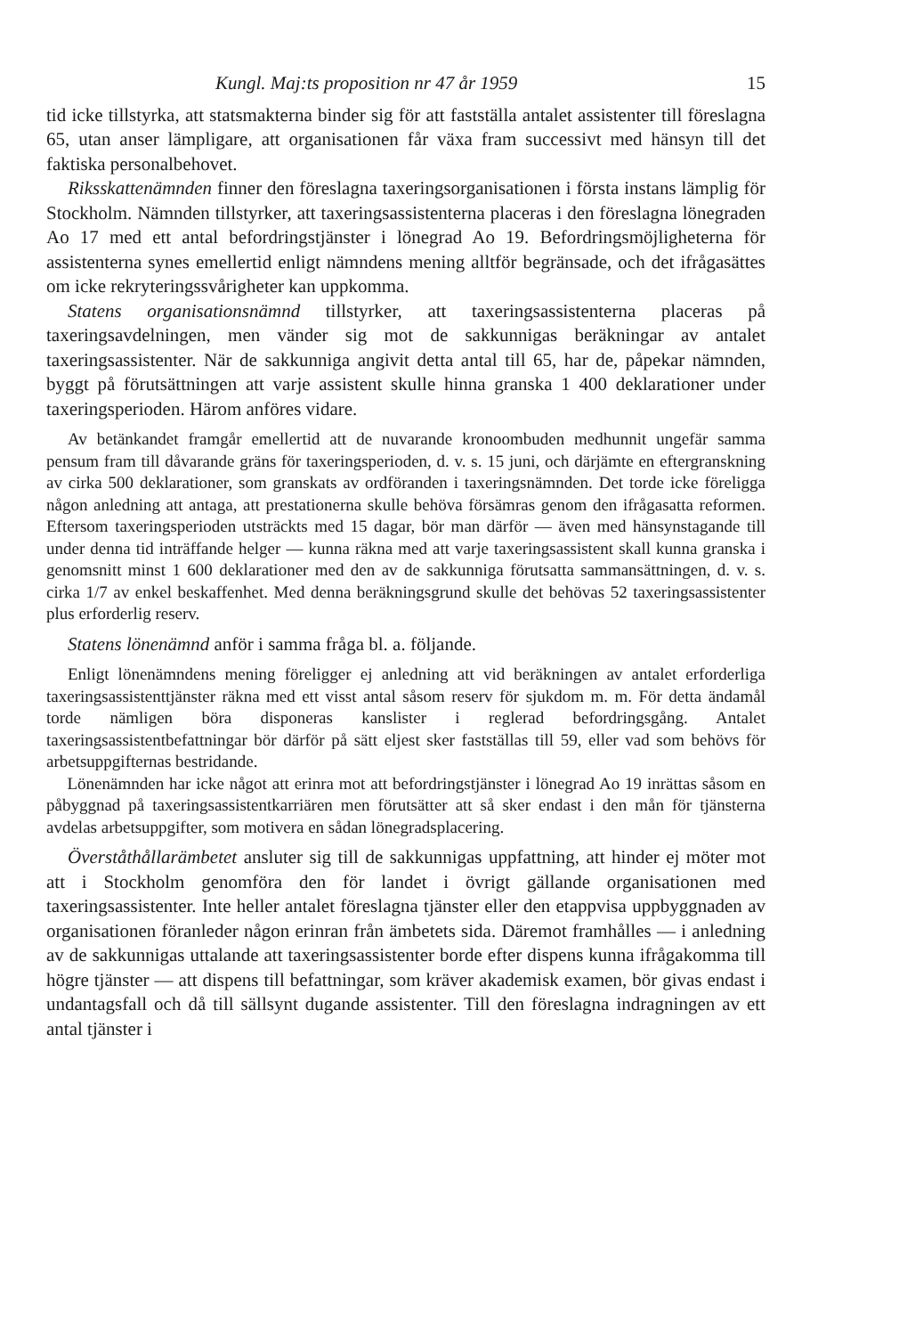Kungl. Maj:ts proposition nr 47 år 1959 15
tid icke tillstyrka, att statsmakterna binder sig för att fastställa antalet assistenter till föreslagna 65, utan anser lämpligare, att organisationen får växa fram successivt med hänsyn till det faktiska personalbehovet.
Riksskattenämnden finner den föreslagna taxeringsorganisationen i första instans lämplig för Stockholm. Nämnden tillstyrker, att taxeringsassistenterna placeras i den föreslagna lönegraden Ao 17 med ett antal befordringstjänster i lönegrad Ao 19. Befordringsmöjligheterna för assistenterna synes emellertid enligt nämndens mening alltför begränsade, och det ifrågasättes om icke rekryteringssvårigheter kan uppkomma.
Statens organisationsnämnd tillstyrker, att taxeringsassistenterna placeras på taxeringsavdelningen, men vänder sig mot de sakkunnigas beräkningar av antalet taxeringsassistenter. När de sakkunniga angivit detta antal till 65, har de, påpekar nämnden, byggt på förutsättningen att varje assistent skulle hinna granska 1 400 deklarationer under taxeringsperioden. Härom anföres vidare.
Av betänkandet framgår emellertid att de nuvarande kronoombuden medhunnit ungefär samma pensum fram till dåvarande gräns för taxeringsperioden, d. v. s. 15 juni, och därjämte en eftergranskning av cirka 500 deklarationer, som granskats av ordföranden i taxeringsnämnden. Det torde icke föreligga någon anledning att antaga, att prestationerna skulle behöva försämras genom den ifrågasatta reformen. Eftersom taxeringsperioden utsträckts med 15 dagar, bör man därför — även med hänsynstagande till under denna tid inträffande helger — kunna räkna med att varje taxeringsassistent skall kunna granska i genomsnitt minst 1 600 deklarationer med den av de sakkunniga förutsatta sammansättningen, d. v. s. cirka 1/7 av enkel beskaffenhet. Med denna beräkningsgrund skulle det behövas 52 taxeringsassistenter plus erforderlig reserv.
Statens lönenämnd anför i samma fråga bl. a. följande.
Enligt lönenämndens mening föreligger ej anledning att vid beräkningen av antalet erforderliga taxeringsassistenttjänster räkna med ett visst antal såsom reserv för sjukdom m. m. För detta ändamål torde nämligen böra disponeras kanslister i reglerad befordringsgång. Antalet taxeringsassistentbefattningar bör därför på sätt eljest sker fastställas till 59, eller vad som behövs för arbetsuppgifternas bestridande.
Lönenämnden har icke något att erinra mot att befordringstjänster i lönegrad Ao 19 inrättas såsom en påbyggnad på taxeringsassistentkarriären men förutsätter att så sker endast i den mån för tjänsterna avdelas arbetsuppgifter, som motivera en sådan lönegradsplacering.
Överståthållarämbetet ansluter sig till de sakkunnigas uppfattning, att hinder ej möter mot att i Stockholm genomföra den för landet i övrigt gällande organisationen med taxeringsassistenter. Inte heller antalet föreslagna tjänster eller den etappvisa uppbyggnaden av organisationen föranleder någon erinran från ämbetets sida. Däremot framhålles — i anledning av de sakkunnigas uttalande att taxeringsassistenter borde efter dispens kunna ifrågakomma till högre tjänster — att dispens till befattningar, som kräver akademisk examen, bör givas endast i undantagsfall och då till sällsynt dugande assistenter. Till den föreslagna indragningen av ett antal tjänster i